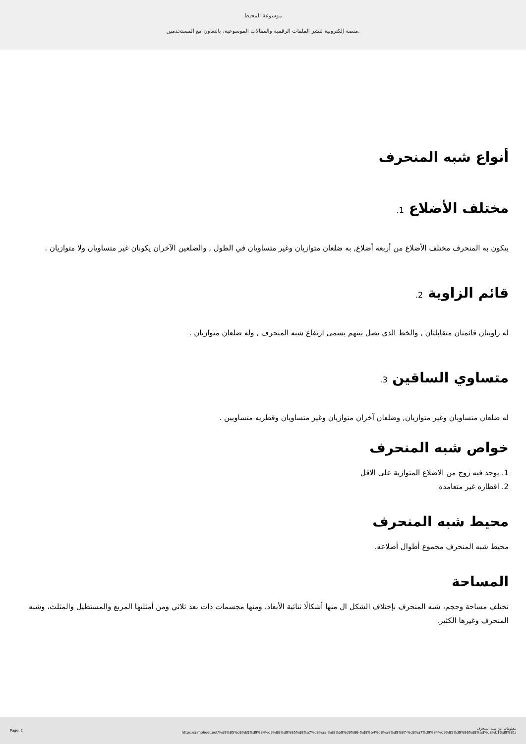موسوعة المحيط
منصة إلكترونية لنشر الملفات الرقمية والمقالات الموسوعية، بالتعاون مع المستخدمين.
أنواع شبه المنحرف
مختلف الأضلاع 1.
يتكون به المنحرف مختلف الأضلاع من أربعة أضلاع, به ضلعان متوازيان وغير متساويان في الطول , والضلعين الآخران يكونان غير متساويان ولا متوازيان .
قائم الزاوية 2.
له زاويتان قائمتان متقابلتان , والخط الذي يصل بينهم يسمى ارتفاع شبه المنحرف , وله ضلعان متوازيان .
متساوي الساقين 3.
له ضلعان متساويان وغير متوازيان, وضلعان آخران متوازيان وغير متساويان وقطريه متساويين .
خواص شبه المنحرف
1. يوجد فيه زوج من الاضلاع المتوازية على الاقل
2. اقطاره غير متعامدة
محيط شبه المنحرف
محيط شبه المنحرف مجموع أطوال أضلاعه.
المساحة
تختلف مساحة وحجم، شبه المنحرف بإختلاف الشكل ال منها أشكالًا ثنائية الأبعاد، ومنها مجسمات ذات بعد ثلاثي ومن أمثلتها المربع والمستطيل والمثلث، وشبه المنحرف وغيرها الكثير.
Page: 2 معلومات عن شبه المنحرف
https://almoheet.net/%d9%85%d8%b9%d9%84%d9%88%d9%85%d8%a7%d8%aa-%d8%b9%d9%86-%d8%b4%d8%a8%d9%87-%d8%a7%d9%84%d9%85%d9%86%d8%ad%d8%b1%d9%81/